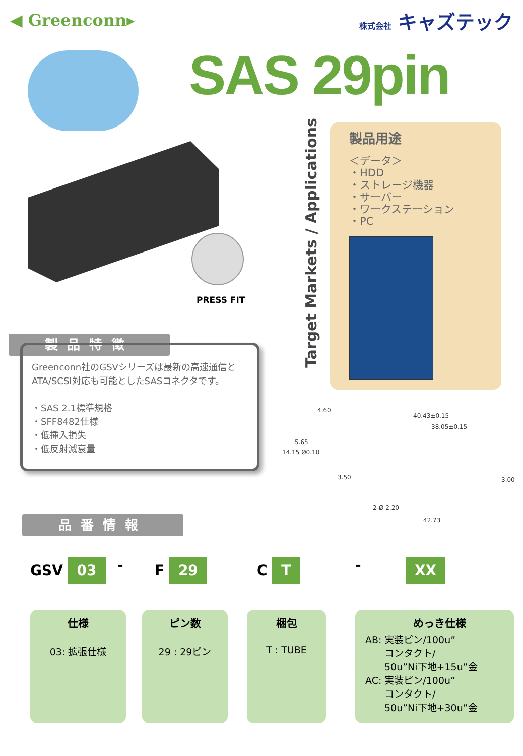◀ Greenconn▸
株式会社 キャズテック
SAS 29pin
PRESS FIT
Target Markets / Applications
製品用途
＜データ＞
・HDD
・ストレージ機器
・サーバー
・ワークステーション
・PC
製品特徴
Greenconn社のGSVシリーズは最新の高速通信とATA/SCSI対応も可能としたSASコネクタです。
・SAS 2.1標準規格
・SFF8482仕様
・低挿入損失
・低反射減衰量
4.60
40.43±0.15
38.05±0.15
14.15 Ø0.10
5.65
3.50 3.00
2-Ø 2.20
42.73
品番情報
GSV 03 - F 29 C T - XX
仕様
03: 拡張仕様
ピン数
29 : 29ピン
梱包
T : TUBE
めっき仕様
AB: 実装ピン/100u”
　　コンタクト/
　　50u”Ni下地+15u”金
AC: 実装ピン/100u”
　　コンタクト/
　　50u”Ni下地+30u”金